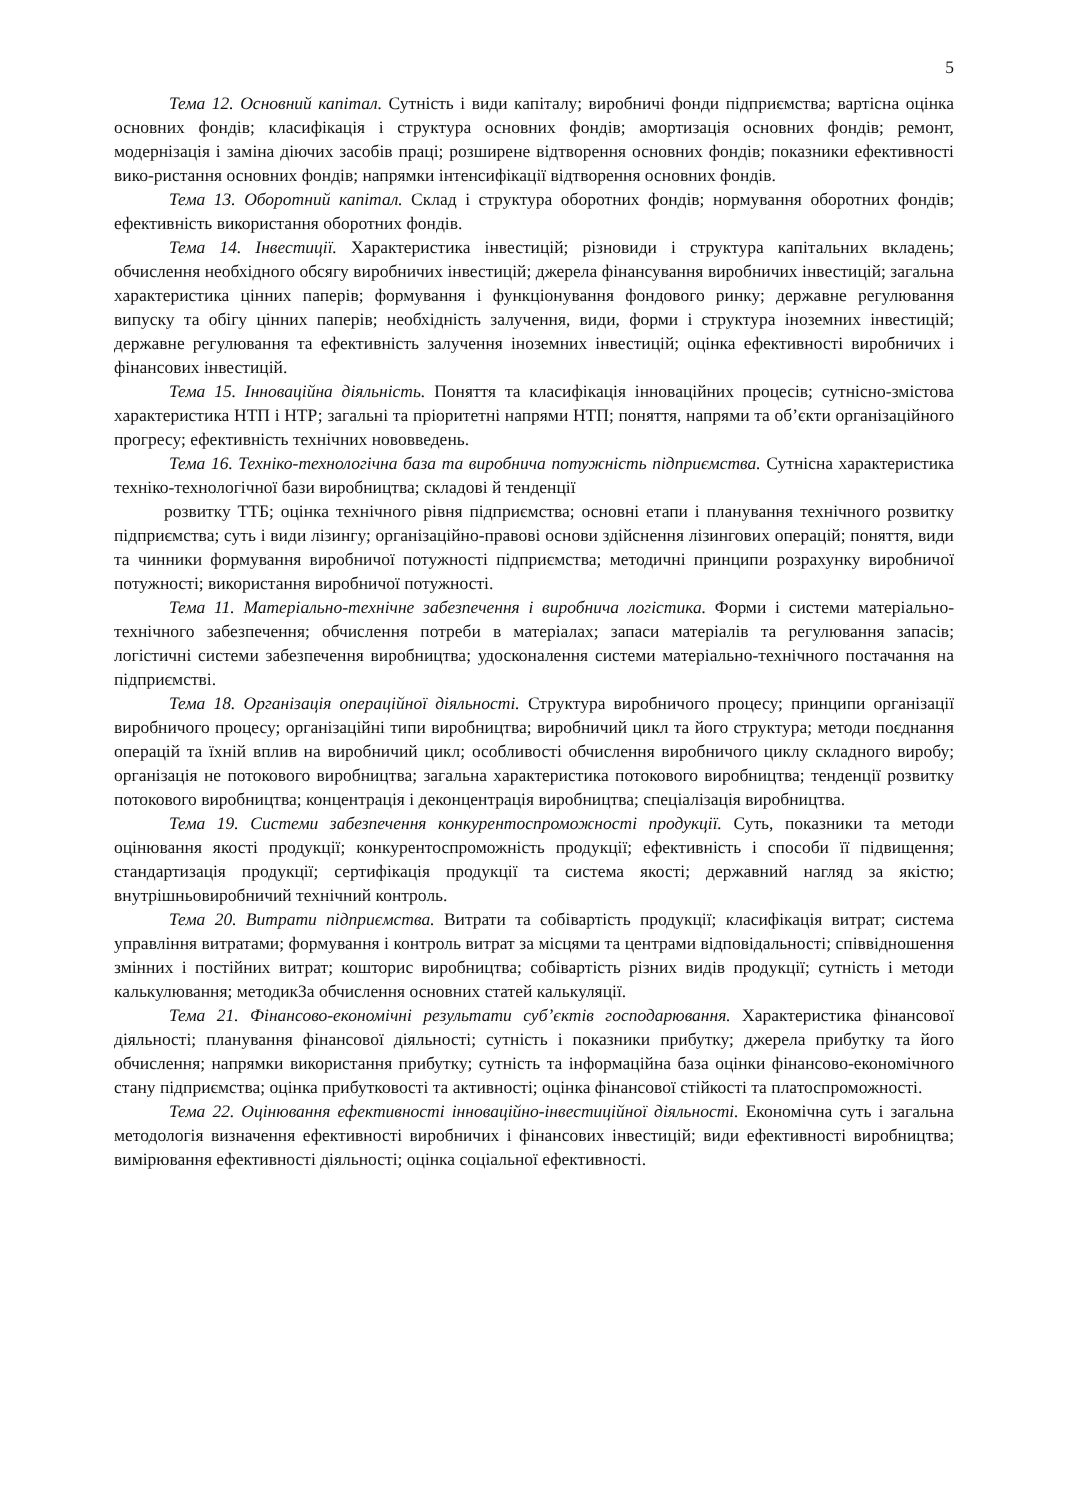5
Тема 12. Основний капітал. Сутність і види капіталу; виробничі фонди підприємства; вартісна оцінка основних фондів; класифікація і структура основних фондів; амортизація основних фондів; ремонт, модернізація і заміна діючих засобів праці; розширене відтворення основних фондів; показники ефективності вико-ристання основних фондів; напрямки інтенсифікації відтворення основних фондів.
Тема 13. Оборотний капітал. Склад і структура оборотних фондів; нормування оборотних фондів; ефективність використання оборотних фондів.
Тема 14. Інвестиції. Характеристика інвестицій; різновиди і структура капітальних вкладень; обчислення необхідного обсягу виробничих інвестицій; джерела фінансування виробничих інвестицій; загальна характеристика цінних паперів; формування і функціонування фондового ринку; державне регулювання випуску та обігу цінних паперів; необхідність залучення, види, форми і структура іноземних інвестицій; державне регулювання та ефективність залучення іноземних інвестицій; оцінка ефективності виробничих і фінансових інвестицій.
Тема 15. Інноваційна діяльність. Поняття та класифікація інноваційних процесів; сутнісно-змістова характеристика НТП і НТР; загальні та пріоритетні напрями НТП; поняття, напрями та об’єкти організаційного прогресу; ефективність технічних нововведень.
Тема 16. Техніко-технологічна база та виробнича потужність підприємства. Сутнісна характеристика техніко-технологічної бази виробництва; складові й тенденції
розвитку ТТБ; оцінка технічного рівня підприємства; основні етапи і планування технічного розвитку підприємства; суть і види лізингу; організаційно-правові основи здійснення лізингових операцій; поняття, види та чинники формування виробничої потужності підприємства; методичні принципи розрахунку виробничої потужності; використання виробничої потужності.
Тема 11. Матеріально-технічне забезпечення і виробнича логістика. Форми і системи матеріально-технічного забезпечення; обчислення потреби в матеріалах; запаси матеріалів та регулювання запасів; логістичні системи забезпечення виробництва; удосконалення системи матеріально-технічного постачання на підприємстві.
Тема 18. Організація операційної діяльності. Структура виробничого процесу; принципи організації виробничого процесу; організаційні типи виробництва; виробничий цикл та його структура; методи поєднання операцій та їхній вплив на виробничий цикл; особливості обчислення виробничого циклу складного виробу; організація не потокового виробництва; загальна характеристика потокового виробництва; тенденції розвитку потокового виробництва; концентрація і деконцентрація виробництва; спеціалізація виробництва.
Тема 19. Системи забезпечення конкурентоспроможності продукції. Суть, показники та методи оцінювання якості продукції; конкурентоспроможність продукції; ефективність і способи її підвищення; стандартизація продукції; сертифікація продукції та система якості; державний нагляд за якістю; внутрішньовиробничий технічний контроль.
Тема 20. Витрати підприємства. Витрати та собівартість продукції; класифікація витрат; система управління витратами; формування і контроль витрат за місцями та центрами відповідальності; співвідношення змінних і постійних витрат; кошторис виробництва; собівартість різних видів продукції; сутність і методи калькулювання; методикЗа обчислення основних статей калькуляції.
Тема 21. Фінансово-економічні результати суб’єктів господарювання. Характеристика фінансової діяльності; планування фінансової діяльності; сутність і показники прибутку; джерела прибутку та його обчислення; напрямки використання прибутку; сутність та інформаційна база оцінки фінансово-економічного стану підприємства; оцінка прибутковості та активності; оцінка фінансової стійкості та платоспроможності.
Тема 22. Оцінювання ефективності інноваційно-інвестиційної діяльності. Економічна суть і загальна методологія визначення ефективності виробничих і фінансових інвестицій; види ефективності виробництва; вимірювання ефективності діяльності; оцінка соціальної ефективності.